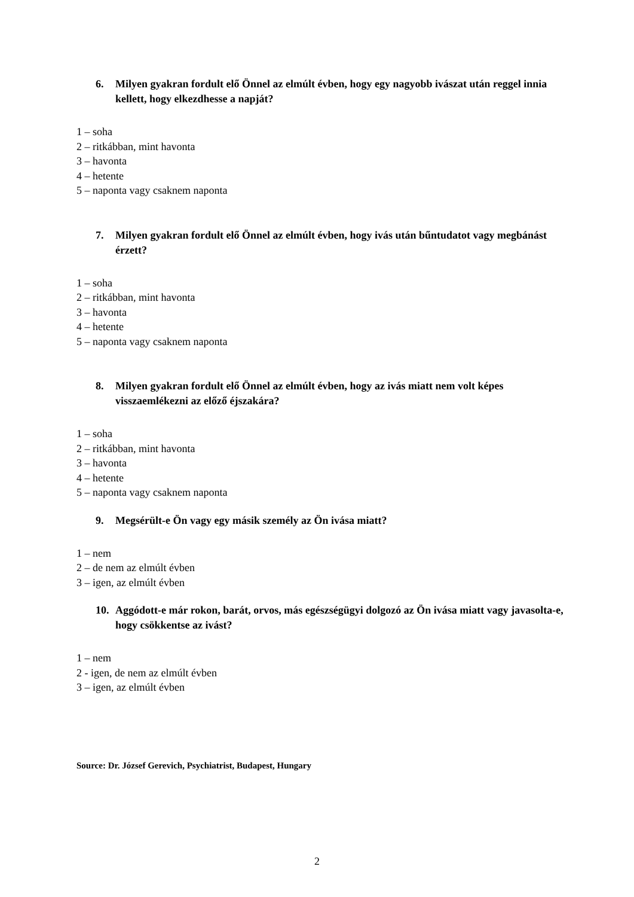6. Milyen gyakran fordult elő Önnel az elmúlt évben, hogy egy nagyobb ivászat után reggel innia kellett, hogy elkezdhesse a napját?
1 – soha
2 – ritkábban, mint havonta
3 – havonta
4 – hetente
5 – naponta vagy csaknem naponta
7. Milyen gyakran fordult elő Önnel az elmúlt évben, hogy ivás után bűntudatot vagy megbánást érzett?
1 – soha
2 – ritkábban, mint havonta
3 – havonta
4 – hetente
5 – naponta vagy csaknem naponta
8. Milyen gyakran fordult elő Önnel az elmúlt évben, hogy az ivás miatt nem volt képes visszaemlékezni az előző éjszakára?
1 – soha
2 – ritkábban, mint havonta
3 – havonta
4 – hetente
5 – naponta vagy csaknem naponta
9. Megsérült-e Ön vagy egy másik személy az Ön ivása miatt?
1 – nem
2 – de nem az elmúlt évben
3 – igen, az elmúlt évben
10. Aggódott-e már rokon, barát, orvos, más egészségügyi dolgozó az Ön ivása miatt vagy javasolta-e, hogy csökkentse az ivást?
1 – nem
2 - igen, de nem az elmúlt évben
3 – igen, az elmúlt évben
Source: Dr. József Gerevich, Psychiatrist, Budapest, Hungary
2